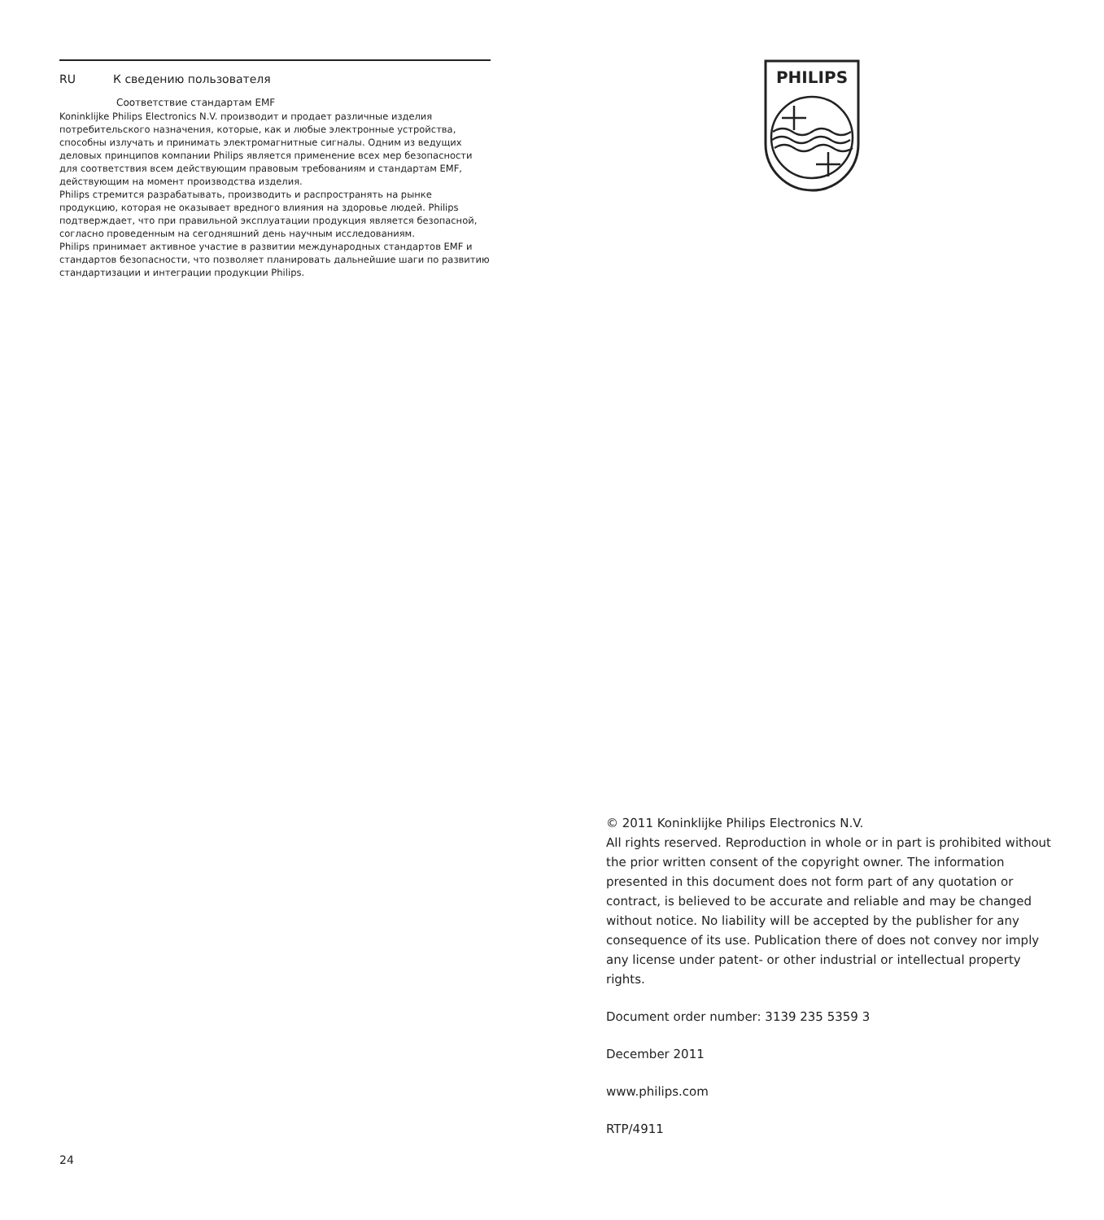RU К сведению пользователя
Соответствие стандартам EMF
Koninklijke Philips Electronics N.V. производит и продает различные изделия потребительского назначения, которые, как и любые электронные устройства, способны излучать и принимать электромагнитные сигналы. Одним из ведущих деловых принципов компании Philips является применение всех мер безопасности для соответствия всем действующим правовым требованиям и стандартам EMF, действующим на момент производства изделия.
Philips стремится разрабатывать, производить и распространять на рынке продукцию, которая не оказывает вредного влияния на здоровье людей. Philips подтверждает, что при правильной эксплуатации продукция является безопасной, согласно проведенным на сегодняшний день научным исследованиям.
Philips принимает активное участие в развитии международных стандартов EMF и стандартов безопасности, что позволяет планировать дальнейшие шаги по развитию стандартизации и интеграции продукции Philips.
PHILIPS
© 2011 Koninklijke Philips Electronics N.V.
All rights reserved. Reproduction in whole or in part is prohibited without the prior written consent of the copyright owner. The information presented in this document does not form part of any quotation or contract, is believed to be accurate and reliable and may be changed without notice. No liability will be accepted by the publisher for any consequence of its use. Publication there of does not convey nor imply any license under patent- or other industrial or intellectual property rights.
Document order number: 3139 235 5359 3
December 2011
www.philips.com
RTP/4911
24